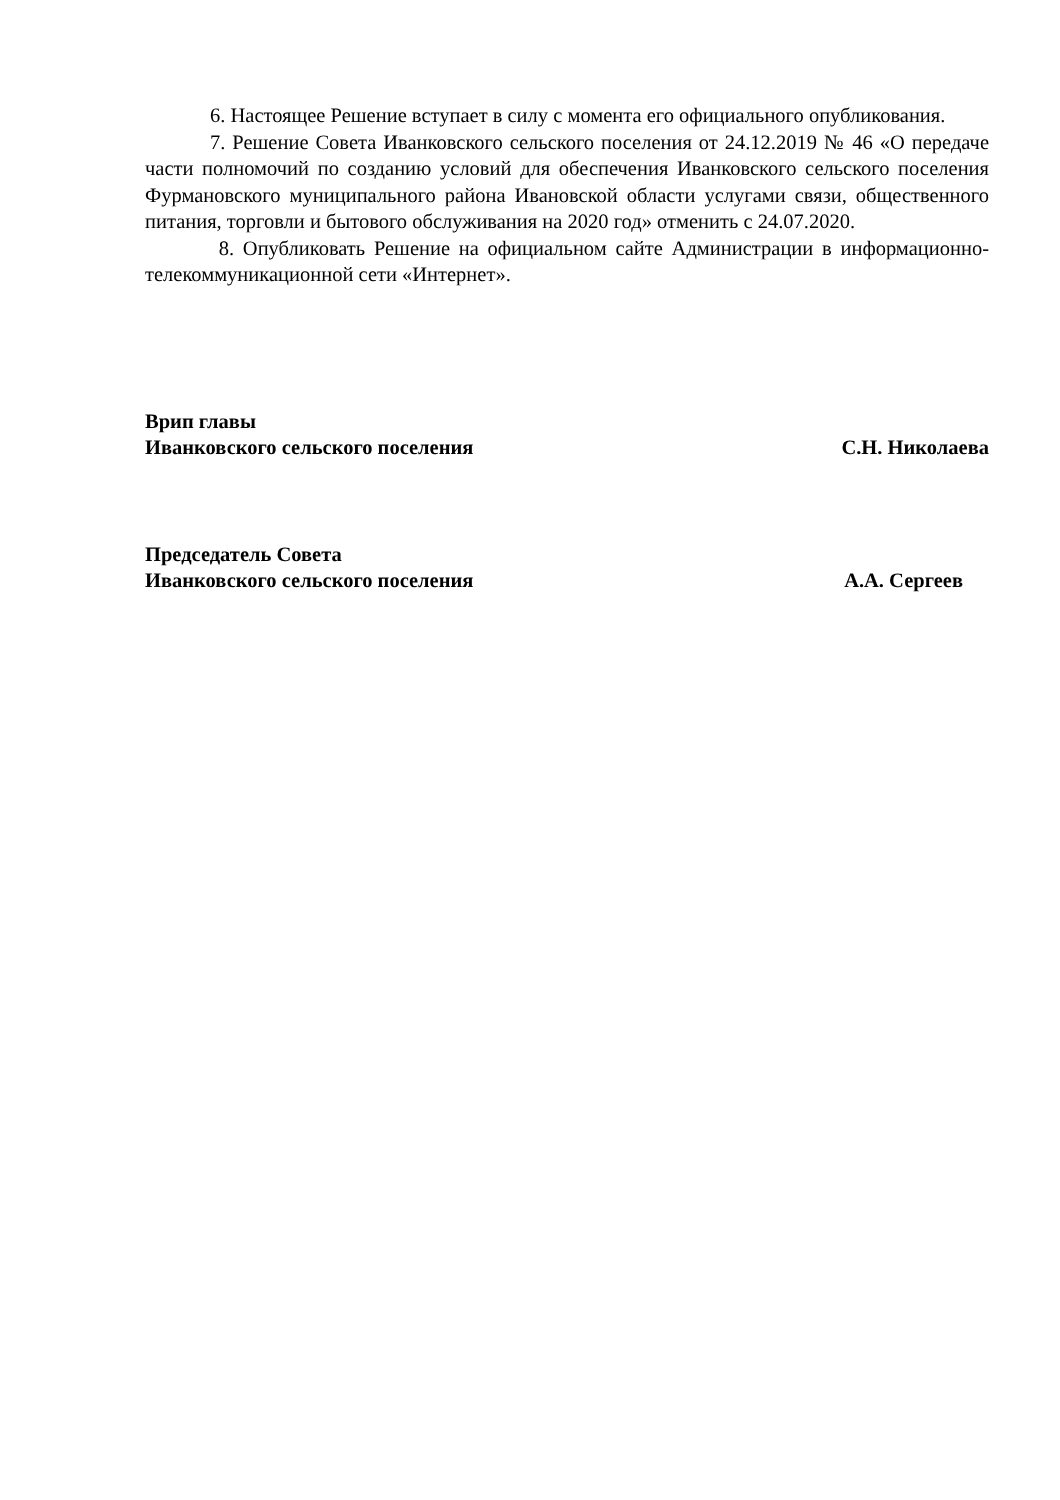6. Настоящее Решение вступает в силу с момента его официального опубликования.
7. Решение Совета Иванковского сельского поселения от 24.12.2019 № 46 «О передаче части полномочий по созданию условий для обеспечения Иванковского сельского поселения Фурмановского муниципального района Ивановской области услугами связи, общественного питания, торговли и бытового обслуживания на 2020 год» отменить с 24.07.2020.
8. Опубликовать Решение на официальном сайте Администрации в информационно-телекоммуникационной сети «Интернет».
Врип главы
Иванковского сельского поселения С.Н. Николаева
Председатель Совета
Иванковского сельского поселения А.А. Сергеев